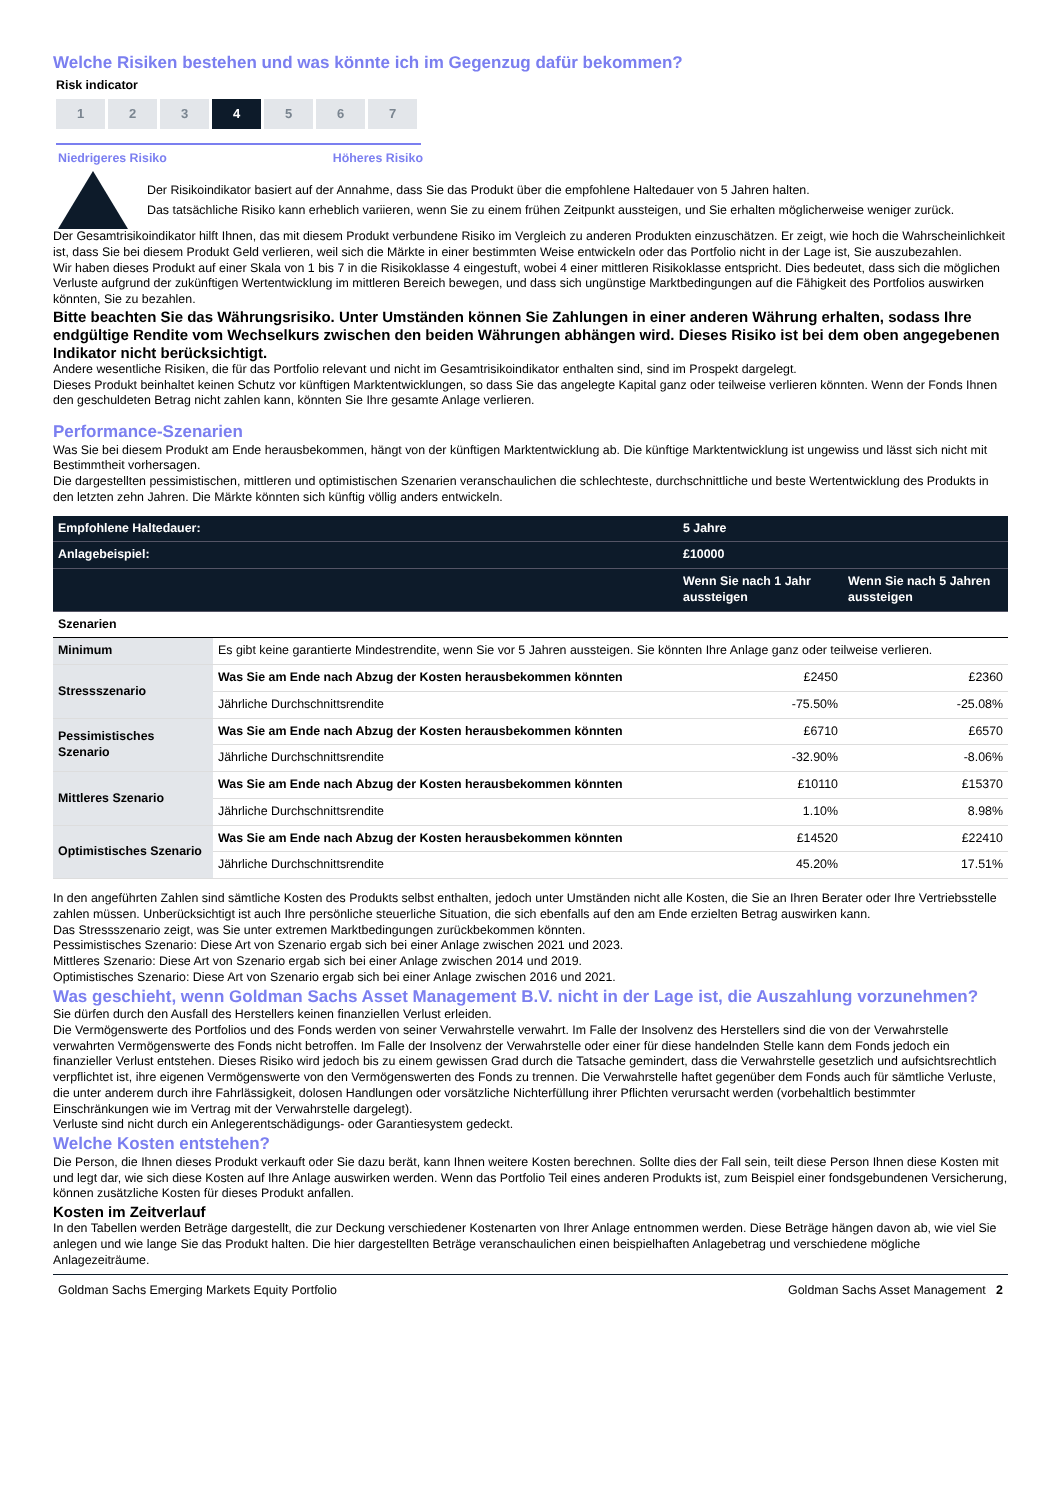Welche Risiken bestehen und was könnte ich im Gegenzug dafür bekommen?
Risk indicator
1 2 3 4 5 6 7
Niedrigeres Risiko Höheres Risiko
Der Risikoindikator basiert auf der Annahme, dass Sie das Produkt über die empfohlene Haltedauer von 5 Jahren halten.
Das tatsächliche Risiko kann erheblich variieren, wenn Sie zu einem frühen Zeitpunkt aussteigen, und Sie erhalten möglicherweise weniger zurück.
Der Gesamtrisikoindikator hilft Ihnen, das mit diesem Produkt verbundene Risiko im Vergleich zu anderen Produkten einzuschätzen. Er zeigt, wie hoch die Wahrscheinlichkeit ist, dass Sie bei diesem Produkt Geld verlieren, weil sich die Märkte in einer bestimmten Weise entwickeln oder das Portfolio nicht in der Lage ist, Sie auszubezahlen.
Wir haben dieses Produkt auf einer Skala von 1 bis 7 in die Risikoklasse 4 eingestuft, wobei 4 einer mittleren Risikoklasse entspricht. Dies bedeutet, dass sich die möglichen Verluste aufgrund der zukünftigen Wertentwicklung im mittleren Bereich bewegen, und dass sich ungünstige Marktbedingungen auf die Fähigkeit des Portfolios auswirken könnten, Sie zu bezahlen.
Bitte beachten Sie das Währungsrisiko. Unter Umständen können Sie Zahlungen in einer anderen Währung erhalten, sodass Ihre endgültige Rendite vom Wechselkurs zwischen den beiden Währungen abhängen wird. Dieses Risiko ist bei dem oben angegebenen Indikator nicht berücksichtigt.
Andere wesentliche Risiken, die für das Portfolio relevant und nicht im Gesamtrisikoindikator enthalten sind, sind im Prospekt dargelegt.
Dieses Produkt beinhaltet keinen Schutz vor künftigen Marktentwicklungen, so dass Sie das angelegte Kapital ganz oder teilweise verlieren könnten. Wenn der Fonds Ihnen den geschuldeten Betrag nicht zahlen kann, könnten Sie Ihre gesamte Anlage verlieren.
Performance-Szenarien
Was Sie bei diesem Produkt am Ende herausbekommen, hängt von der künftigen Marktentwicklung ab. Die künftige Marktentwicklung ist ungewiss und lässt sich nicht mit Bestimmtheit vorhersagen.
Die dargestellten pessimistischen, mittleren und optimistischen Szenarien veranschaulichen die schlechteste, durchschnittliche und beste Wertentwicklung des Produkts in den letzten zehn Jahren. Die Märkte könnten sich künftig völlig anders entwickeln.
| Empfohlene Haltedauer: | | 5 Jahre | |
| Anlagebeispiel: | | £10000 | |
| | | Wenn Sie nach 1 Jahr aussteigen | Wenn Sie nach 5 Jahren aussteigen |
| Szenarien | | | |
| Minimum | Es gibt keine garantierte Mindestrendite, wenn Sie vor 5 Jahren aussteigen. Sie könnten Ihre Anlage ganz oder teilweise verlieren. | | |
| Stressszenario | Was Sie am Ende nach Abzug der Kosten herausbekommen könnten | £2450 | £2360 |
| | Jährliche Durchschnittsrendite | -75.50% | -25.08% |
| Pessimistisches Szenario | Was Sie am Ende nach Abzug der Kosten herausbekommen könnten | £6710 | £6570 |
| | Jährliche Durchschnittsrendite | -32.90% | -8.06% |
| Mittleres Szenario | Was Sie am Ende nach Abzug der Kosten herausbekommen könnten | £10110 | £15370 |
| | Jährliche Durchschnittsrendite | 1.10% | 8.98% |
| Optimistisches Szenario | Was Sie am Ende nach Abzug der Kosten herausbekommen könnten | £14520 | £22410 |
| | Jährliche Durchschnittsrendite | 45.20% | 17.51% |
In den angeführten Zahlen sind sämtliche Kosten des Produkts selbst enthalten, jedoch unter Umständen nicht alle Kosten, die Sie an Ihren Berater oder Ihre Vertriebsstelle zahlen müssen. Unberücksichtigt ist auch Ihre persönliche steuerliche Situation, die sich ebenfalls auf den am Ende erzielten Betrag auswirken kann.
Das Stressszenario zeigt, was Sie unter extremen Marktbedingungen zurückbekommen könnten.
Pessimistisches Szenario: Diese Art von Szenario ergab sich bei einer Anlage zwischen 2021 und 2023.
Mittleres Szenario: Diese Art von Szenario ergab sich bei einer Anlage zwischen 2014 und 2019.
Optimistisches Szenario: Diese Art von Szenario ergab sich bei einer Anlage zwischen 2016 und 2021.
Was geschieht, wenn Goldman Sachs Asset Management B.V. nicht in der Lage ist, die Auszahlung vorzunehmen?
Sie dürfen durch den Ausfall des Herstellers keinen finanziellen Verlust erleiden.
Die Vermögenswerte des Portfolios und des Fonds werden von seiner Verwahrstelle verwahrt. Im Falle der Insolvenz des Herstellers sind die von der Verwahrstelle verwahrten Vermögenswerte des Fonds nicht betroffen. Im Falle der Insolvenz der Verwahrstelle oder einer für diese handelnden Stelle kann dem Fonds jedoch ein finanzieller Verlust entstehen. Dieses Risiko wird jedoch bis zu einem gewissen Grad durch die Tatsache gemindert, dass die Verwahrstelle gesetzlich und aufsichtsrechtlich verpflichtet ist, ihre eigenen Vermögenswerte von den Vermögenswerten des Fonds zu trennen. Die Verwahrstelle haftet gegenüber dem Fonds auch für sämtliche Verluste, die unter anderem durch ihre Fahrlässigkeit, dolosen Handlungen oder vorsätzliche Nichterfüllung ihrer Pflichten verursacht werden (vorbehaltlich bestimmter Einschränkungen wie im Vertrag mit der Verwahrstelle dargelegt).
Verluste sind nicht durch ein Anlegerentschädigungs- oder Garantiesystem gedeckt.
Welche Kosten entstehen?
Die Person, die Ihnen dieses Produkt verkauft oder Sie dazu berät, kann Ihnen weitere Kosten berechnen. Sollte dies der Fall sein, teilt diese Person Ihnen diese Kosten mit und legt dar, wie sich diese Kosten auf Ihre Anlage auswirken werden. Wenn das Portfolio Teil eines anderen Produkts ist, zum Beispiel einer fondsgebundenen Versicherung, können zusätzliche Kosten für dieses Produkt anfallen.
Kosten im Zeitverlauf
In den Tabellen werden Beträge dargestellt, die zur Deckung verschiedener Kostenarten von Ihrer Anlage entnommen werden. Diese Beträge hängen davon ab, wie viel Sie anlegen und wie lange Sie das Produkt halten. Die hier dargestellten Beträge veranschaulichen einen beispielhaften Anlagebetrag und verschiedene mögliche Anlagezeiträume.
Goldman Sachs Emerging Markets Equity Portfolio Goldman Sachs Asset Management 2